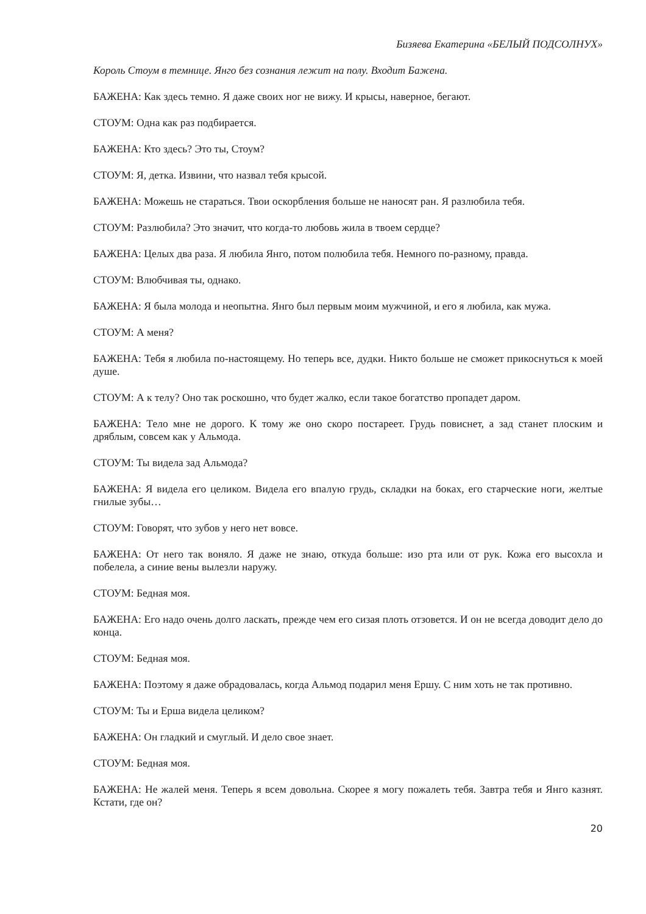Бизяева Екатерина «БЕЛЫЙ ПОДСОЛНУХ»
Король Стоум в темнице. Янго без сознания лежит на полу. Входит Бажена.
БАЖЕНА: Как здесь темно. Я даже своих ног не вижу. И крысы, наверное, бегают.
СТОУМ: Одна как раз подбирается.
БАЖЕНА: Кто здесь? Это ты, Стоум?
СТОУМ: Я, детка. Извини, что назвал тебя крысой.
БАЖЕНА: Можешь не стараться. Твои оскорбления больше не наносят ран. Я разлюбила тебя.
СТОУМ: Разлюбила? Это значит, что когда-то любовь жила в твоем сердце?
БАЖЕНА: Целых два раза. Я любила Янго, потом полюбила тебя. Немного по-разному, правда.
СТОУМ: Влюбчивая ты, однако.
БАЖЕНА: Я была молода и неопытна. Янго был первым моим мужчиной, и его я любила, как мужа.
СТОУМ: А меня?
БАЖЕНА: Тебя я любила по-настоящему. Но теперь все, дудки. Никто больше не сможет прикоснуться к моей душе.
СТОУМ: А к телу? Оно так роскошно, что будет жалко, если такое богатство пропадет даром.
БАЖЕНА: Тело мне не дорого. К тому же оно скоро постареет. Грудь повиснет, а зад станет плоским и дряблым, совсем как у Альмода.
СТОУМ: Ты видела зад Альмода?
БАЖЕНА: Я видела его целиком. Видела его впалую грудь, складки на боках, его старческие ноги, желтые гнилые зубы…
СТОУМ: Говорят, что зубов у него нет вовсе.
БАЖЕНА: От него так воняло. Я даже не знаю, откуда больше: изо рта или от рук. Кожа его высохла и побелела, а синие вены вылезли наружу.
СТОУМ: Бедная моя.
БАЖЕНА: Его надо очень долго ласкать, прежде чем его сизая плоть отзовется. И он не всегда доводит дело до конца.
СТОУМ: Бедная моя.
БАЖЕНА: Поэтому я даже обрадовалась, когда Альмод подарил меня Ершу. С ним хоть не так противно.
СТОУМ: Ты и Ерша видела целиком?
БАЖЕНА: Он гладкий и смуглый. И дело свое знает.
СТОУМ: Бедная моя.
БАЖЕНА: Не жалей меня. Теперь я всем довольна. Скорее я могу пожалеть тебя. Завтра тебя и Янго казнят. Кстати, где он?
20